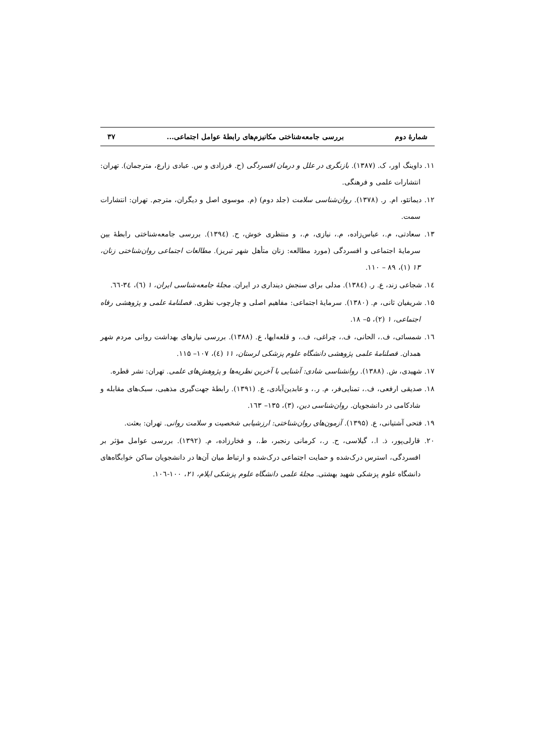شمارهٔ دوم بررسی جامعه‌شناختی مکانیزم‌های رابطهٔ عوامل اجتماعی... ۳۷
۱۱. داوینگ اور، ک. (۱۳۸۷). بازنگری در علل و درمان افسردگی (ح. فرزادی و س. عبادی زارع، مترجمان). تهران: انتشارات علمی و فرهنگی.
۱۲. دیماتئو، ام. ر. (۱۳۷۸). روان‌شناسی سلامت (جلد دوم) (م. موسوی اصل و دیگران، مترجم. تهران: انتشارات سمت.
۱۳. سعادتی، م.، عباس‌زاده، م.، نیازی، م.، و منتظری خوش، ح. (۱۳۹٤). بررسی جامعه‌شناختی رابطهٔ بین سرمایهٔ اجتماعی و افسردگی (مورد مطالعه: زنان متأهل شهر تبریز). مطالعات اجتماعی روان‌شناختی زنان، ۱۳ (۱)، ۸۹ – ۱۱۰.
۱٤. شجاعی زند، ع. ر. (۱۳۸٤). مدلی برای سنجش دینداری در ایران. مجلهٔ جامعه‌شناسی ایران، ۱ (٦)، ۳٤-٦٦.
۱۵. شریفیان ثانی، م. (۱۳۸۰). سرمایهٔ اجتماعی: مفاهیم اصلی و چارچوب نظری. فصلنامهٔ علمی و پژوهشی رفاه اجتماعی، ۱ (۲)، ۵– ۱۸.
۱٦. شمسائی، ف.، الحانی، ف.، چراغی، ف.، و قلعه‌ایها، ع. (۱۳۸۸). بررسی نیازهای بهداشت روانی مردم شهر همدان. فصلنامهٔ علمی پژوهشی دانشگاه علوم پزشکی لرستان، ۱۱ (٤)، ۱۰۷– ۱۱۵.
۱۷. شهیدی، ش. (۱۳۸۸). روانشناسی شادی: آشنایی با آخرین نظریه‌ها و پژوهش‌های علمی. تهران: نشر قطره.
۱۸. صدیقی ارفعی، ف.، تمنایی‌فر، م. ر.، و عابدین‌آبادی، ع. (۱۳۹۱). رابطهٔ جهت‌گیری مذهبی، سبک‌های مقابله و شادکامی در دانشجویان. روان‌شناسی دین، (۳)، ۱۳۵– ۱٦۳.
۱۹. فتحی آشتیانی، ع. (۱۳۹۵). آزمون‌های روان‌شناختی: ارزشیابی شخصیت و سلامت روانی. تهران: بعثت.
۲۰. قارلی‌پور، ذ. ا.، گیلاسی، ح. ر.، کرمانی رنجبر، ط.، و فخارزاده، م. (۱۳۹۲). بررسی عوامل مؤثر بر افسردگی، استرس درک‌شده و حمایت اجتماعی درک‌شده و ارتباط میان آن‌ها در دانشجویان ساکن خوابگاه‌های دانشگاه علوم پزشکی شهید بهشتی. مجلهٔ علمی دانشگاه علوم پزشکی ایلام، ۲۱، ۱۰۰-۱۰٦.